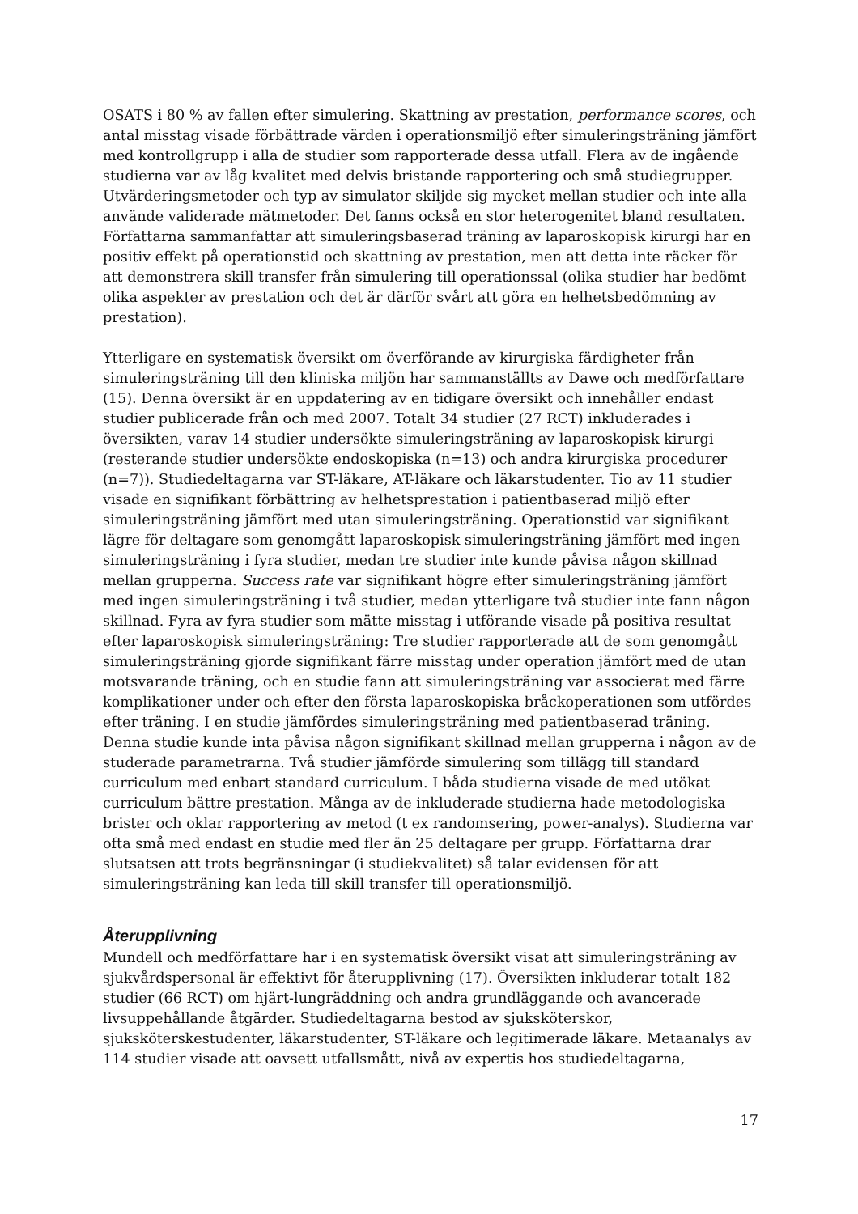OSATS i 80 % av fallen efter simulering. Skattning av prestation, performance scores, och antal misstag visade förbättrade värden i operationsmiljö efter simuleringsträning jämfört med kontrollgrupp i alla de studier som rapporterade dessa utfall. Flera av de ingående studierna var av låg kvalitet med delvis bristande rapportering och små studiegrupper. Utvärderingsmetoder och typ av simulator skiljde sig mycket mellan studier och inte alla använde validerade mätmetoder. Det fanns också en stor heterogenitet bland resultaten. Författarna sammanfattar att simuleringsbaserad träning av laparoskopisk kirurgi har en positiv effekt på operationstid och skattning av prestation, men att detta inte räcker för att demonstrera skill transfer från simulering till operationssal (olika studier har bedömt olika aspekter av prestation och det är därför svårt att göra en helhetsbedömning av prestation).
Ytterligare en systematisk översikt om överförande av kirurgiska färdigheter från simuleringsträning till den kliniska miljön har sammanställts av Dawe och medförfattare (15). Denna översikt är en uppdatering av en tidigare översikt och innehåller endast studier publicerade från och med 2007. Totalt 34 studier (27 RCT) inkluderades i översikten, varav 14 studier undersökte simuleringsträning av laparoskopisk kirurgi (resterande studier undersökte endoskopiska (n=13) och andra kirurgiska procedurer (n=7)). Studiedeltagarna var ST-läkare, AT-läkare och läkarstudenter. Tio av 11 studier visade en signifikant förbättring av helhetsprestation i patientbaserad miljö efter simuleringsträning jämfört med utan simuleringsträning. Operationstid var signifikant lägre för deltagare som genomgått laparoskopisk simuleringsträning jämfört med ingen simuleringsträning i fyra studier, medan tre studier inte kunde påvisa någon skillnad mellan grupperna. Success rate var signifikant högre efter simuleringsträning jämfört med ingen simuleringsträning i två studier, medan ytterligare två studier inte fann någon skillnad. Fyra av fyra studier som mätte misstag i utförande visade på positiva resultat efter laparoskopisk simuleringsträning: Tre studier rapporterade att de som genomgått simuleringsträning gjorde signifikant färre misstag under operation jämfört med de utan motsvarande träning, och en studie fann att simuleringsträning var associerat med färre komplikationer under och efter den första laparoskopiska bråckoperationen som utfördes efter träning. I en studie jämfördes simuleringsträning med patientbaserad träning. Denna studie kunde inta påvisa någon signifikant skillnad mellan grupperna i någon av de studerade parametrarna. Två studier jämförde simulering som tillägg till standard curriculum med enbart standard curriculum. I båda studierna visade de med utökat curriculum bättre prestation. Många av de inkluderade studierna hade metodologiska brister och oklar rapportering av metod (t ex randomsering, power-analys). Studierna var ofta små med endast en studie med fler än 25 deltagare per grupp. Författarna drar slutsatsen att trots begränsningar (i studiekvalitet) så talar evidensen för att simuleringsträning kan leda till skill transfer till operationsmiljö.
Återupplivning
Mundell och medförfattare har i en systematisk översikt visat att simuleringsträning av sjukvårdspersonal är effektivt för återupplivning (17). Översikten inkluderar totalt 182 studier (66 RCT) om hjärt-lungräddning och andra grundläggande och avancerade livsuppehållande åtgärder. Studiedeltagarna bestod av sjuksköterskor, sjuksköterskestudenter, läkarstudenter, ST-läkare och legitimerade läkare. Metaanalys av 114 studier visade att oavsett utfallsmått, nivå av expertis hos studiedeltagarna,
17